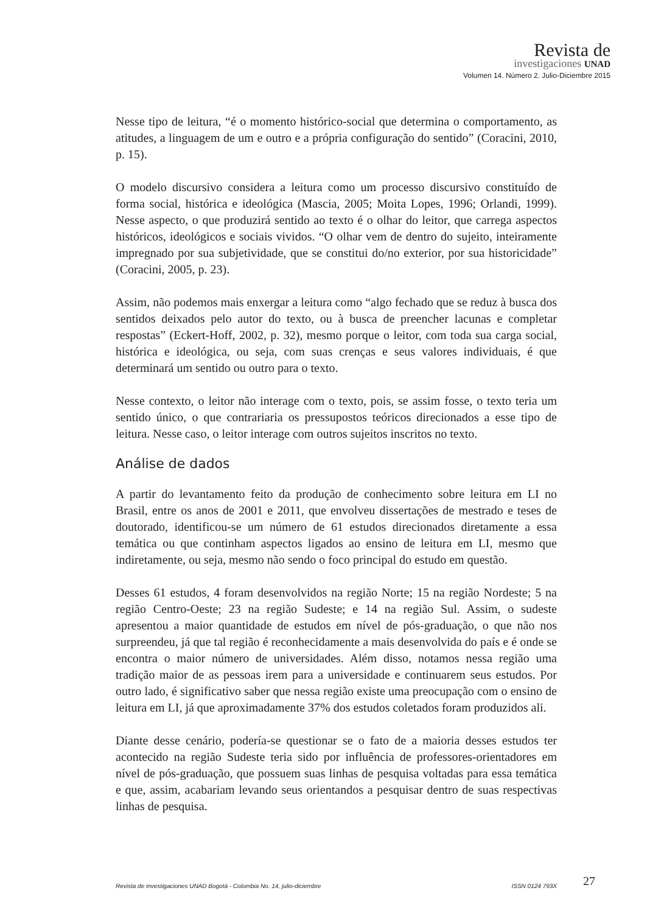Revista de
investigaciones UNAD
Volumen 14. Número 2. Julio-Diciembre 2015
Nesse tipo de leitura, “é o momento histórico-social que determina o comportamento, as atitudes, a linguagem de um e outro e a própria configuração do sentido” (Coracini, 2010, p. 15).
O modelo discursivo considera a leitura como um processo discursivo constituído de forma social, histórica e ideológica (Mascia, 2005; Moita Lopes, 1996; Orlandi, 1999). Nesse aspecto, o que produzirá sentido ao texto é o olhar do leitor, que carrega aspectos históricos, ideológicos e sociais vividos. “O olhar vem de dentro do sujeito, inteiramente impregnado por sua subjetividade, que se constitui do/no exterior, por sua historicidade” (Coracini, 2005, p. 23).
Assim, não podemos mais enxergar a leitura como “algo fechado que se reduz à busca dos sentidos deixados pelo autor do texto, ou à busca de preencher lacunas e completar respostas” (Eckert-Hoff, 2002, p. 32), mesmo porque o leitor, com toda sua carga social, histórica e ideológica, ou seja, com suas crenças e seus valores individuais, é que determinará um sentido ou outro para o texto.
Nesse contexto, o leitor não interage com o texto, pois, se assim fosse, o texto teria um sentido único, o que contrariaria os pressupostos teóricos direcionados a esse tipo de leitura. Nesse caso, o leitor interage com outros sujeitos inscritos no texto.
Análise de dados
A partir do levantamento feito da produção de conhecimento sobre leitura em LI no Brasil, entre os anos de 2001 e 2011, que envolveu dissertações de mestrado e teses de doutorado, identificou-se um número de 61 estudos direcionados diretamente a essa temática ou que continham aspectos ligados ao ensino de leitura em LI, mesmo que indiretamente, ou seja, mesmo não sendo o foco principal do estudo em questão.
Desses 61 estudos, 4 foram desenvolvidos na região Norte; 15 na região Nordeste; 5 na região Centro-Oeste; 23 na região Sudeste; e 14 na região Sul. Assim, o sudeste apresentou a maior quantidade de estudos em nível de pós-graduação, o que não nos surpreendeu, já que tal região é reconhecidamente a mais desenvolvida do país e é onde se encontra o maior número de universidades. Além disso, notamos nessa região uma tradição maior de as pessoas irem para a universidade e continuarem seus estudos. Por outro lado, é significativo saber que nessa região existe uma preocupação com o ensino de leitura em LI, já que aproximadamente 37% dos estudos coletados foram produzidos ali.
Diante desse cenário, podería-se questionar se o fato de a maioria desses estudos ter acontecido na região Sudeste teria sido por influência de professores-orientadores em nível de pós-graduação, que possuem suas linhas de pesquisa voltadas para essa temática e que, assim, acabariam levando seus orientandos a pesquisar dentro de suas respectivas linhas de pesquisa.
Revista de investigaciones UNAD Bogotá - Colombia No. 14, julio-diciembre ISSN 0124 793X 27